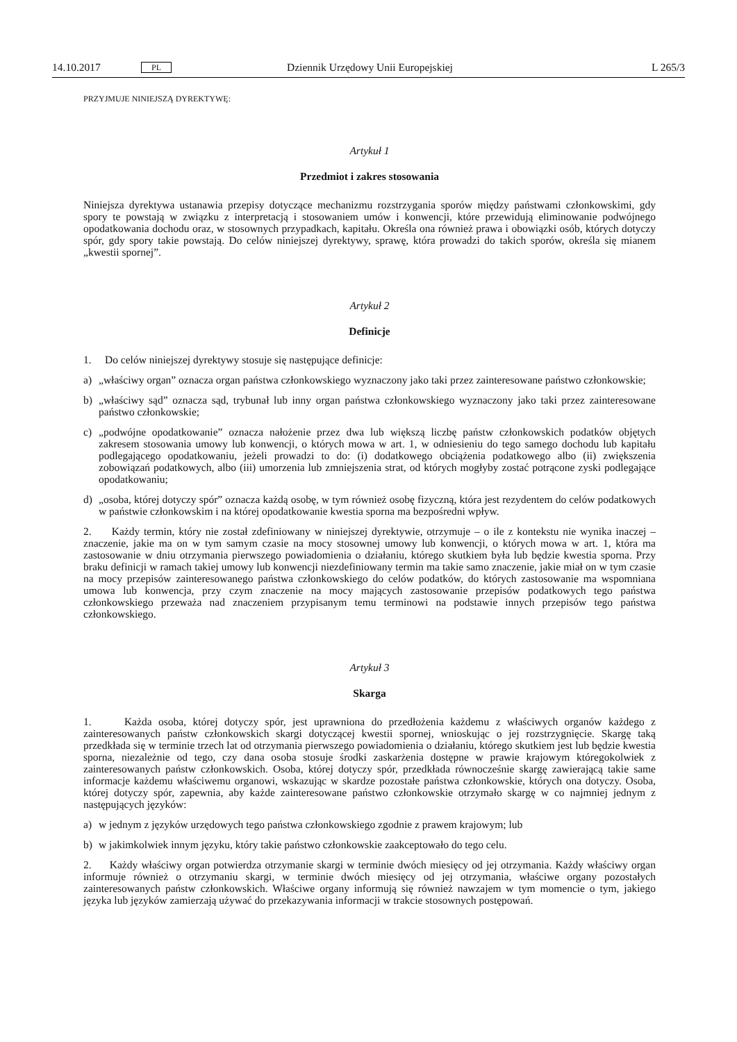14.10.2017 PL Dziennik Urzędowy Unii Europejskiej L 265/3
PRZYJMUJE NINIEJSZĄ DYREKTYWĘ:
Artykuł 1
Przedmiot i zakres stosowania
Niniejsza dyrektywa ustanawia przepisy dotyczące mechanizmu rozstrzygania sporów między państwami członkowskimi, gdy spory te powstają w związku z interpretacją i stosowaniem umów i konwencji, które przewidują eliminowanie podwójnego opodatkowania dochodu oraz, w stosownych przypadkach, kapitału. Określa ona również prawa i obowiązki osób, których dotyczy spór, gdy spory takie powstają. Do celów niniejszej dyrektywy, sprawę, która prowadzi do takich sporów, określa się mianem „kwestii spornej”.
Artykuł 2
Definicje
1. Do celów niniejszej dyrektywy stosuje się następujące definicje:
a) „właściwy organ” oznacza organ państwa członkowskiego wyznaczony jako taki przez zainteresowane państwo członkowskie;
b) „właściwy sąd” oznacza sąd, trybunał lub inny organ państwa członkowskiego wyznaczony jako taki przez zaintere­sowane państwo członkowskie;
c) „podwójne opodatkowanie” oznacza nałożenie przez dwa lub większą liczbę państw członkowskich podatków objętych zakresem stosowania umowy lub konwencji, o których mowa w art. 1, w odniesieniu do tego samego dochodu lub kapitału podlegającego opodatkowaniu, jeżeli prowadzi to do: (i) dodatkowego obciążenia podatkowego albo (ii) zwiększenia zobowiązań podatkowych, albo (iii) umorzenia lub zmniejszenia strat, od których mogłyby zostać potrącone zyski podlegające opodatkowaniu;
d) „osoba, której dotyczy spór” oznacza każdą osobę, w tym również osobę fizyczną, która jest rezydentem do celów podatkowych w państwie członkowskim i na której opodatkowanie kwestia sporna ma bezpośredni wpływ.
2. Każdy termin, który nie został zdefiniowany w niniejszej dyrektywie, otrzymuje – o ile z kontekstu nie wynika inaczej – znaczenie, jakie ma on w tym samym czasie na mocy stosownej umowy lub konwencji, o których mowa w art. 1, która ma zastosowanie w dniu otrzymania pierwszego powiadomienia o działaniu, którego skutkiem była lub będzie kwestia sporna. Przy braku definicji w ramach takiej umowy lub konwencji niezdefiniowany termin ma takie samo znaczenie, jakie miał on w tym czasie na mocy przepisów zainteresowanego państwa członkowskiego do celów podatków, do których zastosowanie ma wspomniana umowa lub konwencja, przy czym znaczenie na mocy mających zastosowanie przepisów podatkowych tego państwa członkowskiego przeważa nad znaczeniem przypisanym temu terminowi na podstawie innych przepisów tego państwa członkowskiego.
Artykuł 3
Skarga
1. Każda osoba, której dotyczy spór, jest uprawniona do przedłożenia każdemu z właściwych organów każdego z zainteresowanych państw członkowskich skargi dotyczącej kwestii spornej, wnioskując o jej rozstrzygnięcie. Skargę taką przedkłada się w terminie trzech lat od otrzymania pierwszego powiadomienia o działaniu, którego skutkiem jest lub będzie kwestia sporna, niezależnie od tego, czy dana osoba stosuje środki zaskarżenia dostępne w prawie krajowym któregokolwiek z zainteresowanych państw członkowskich. Osoba, której dotyczy spór, przedkłada równocześnie skargę zawierającą takie same informacje każdemu właściwemu organowi, wskazując w skardze pozostałe państwa członkowskie, których ona dotyczy. Osoba, której dotyczy spór, zapewnia, aby każde zainteresowane państwo członkowskie otrzymało skargę w co najmniej jednym z następujących języków:
a) w jednym z języków urzędowych tego państwa członkowskiego zgodnie z prawem krajowym; lub
b) w jakimkolwiek innym języku, który takie państwo członkowskie zaakceptowało do tego celu.
2. Każdy właściwy organ potwierdza otrzymanie skargi w terminie dwóch miesięcy od jej otrzymania. Każdy właściwy organ informuje również o otrzymaniu skargi, w terminie dwóch miesięcy od jej otrzymania, właściwe organy pozostałych zainteresowanych państw członkowskich. Właściwe organy informują się również nawzajem w tym momencie o tym, jakiego języka lub języków zamierzają używać do przekazywania informacji w trakcie stosownych postępowań.